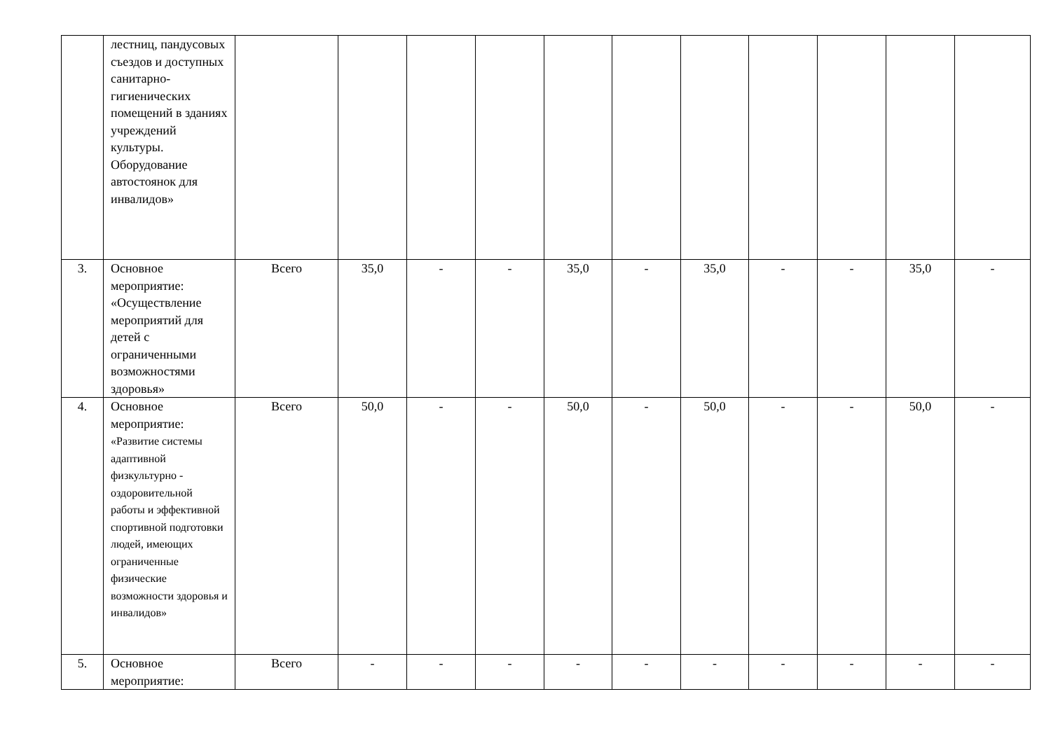| | лестниц, пандусовых съездов и доступных санитарно-гигиенических помещений в зданиях учреждений культуры. Оборудование автостоянок для инвалидов» | | | | | | | | | | | |
| 3. | Основное мероприятие: «Осуществление мероприятий для детей с ограниченными возможностями здоровья» | Всего | 35,0 | - | - | 35,0 | - | 35,0 | - | - | 35,0 | - |
| 4. | Основное мероприятие: «Развитие системы адаптивной физкультурно - оздоровительной работы и эффективной спортивной подготовки людей, имеющих ограниченные физические возможности здоровья и инвалидов» | Всего | 50,0 | - | - | 50,0 | - | 50,0 | - | - | 50,0 | - |
| 5. | Основное мероприятие: | Всего | - | - | - | - | - | - | - | - | - | - |